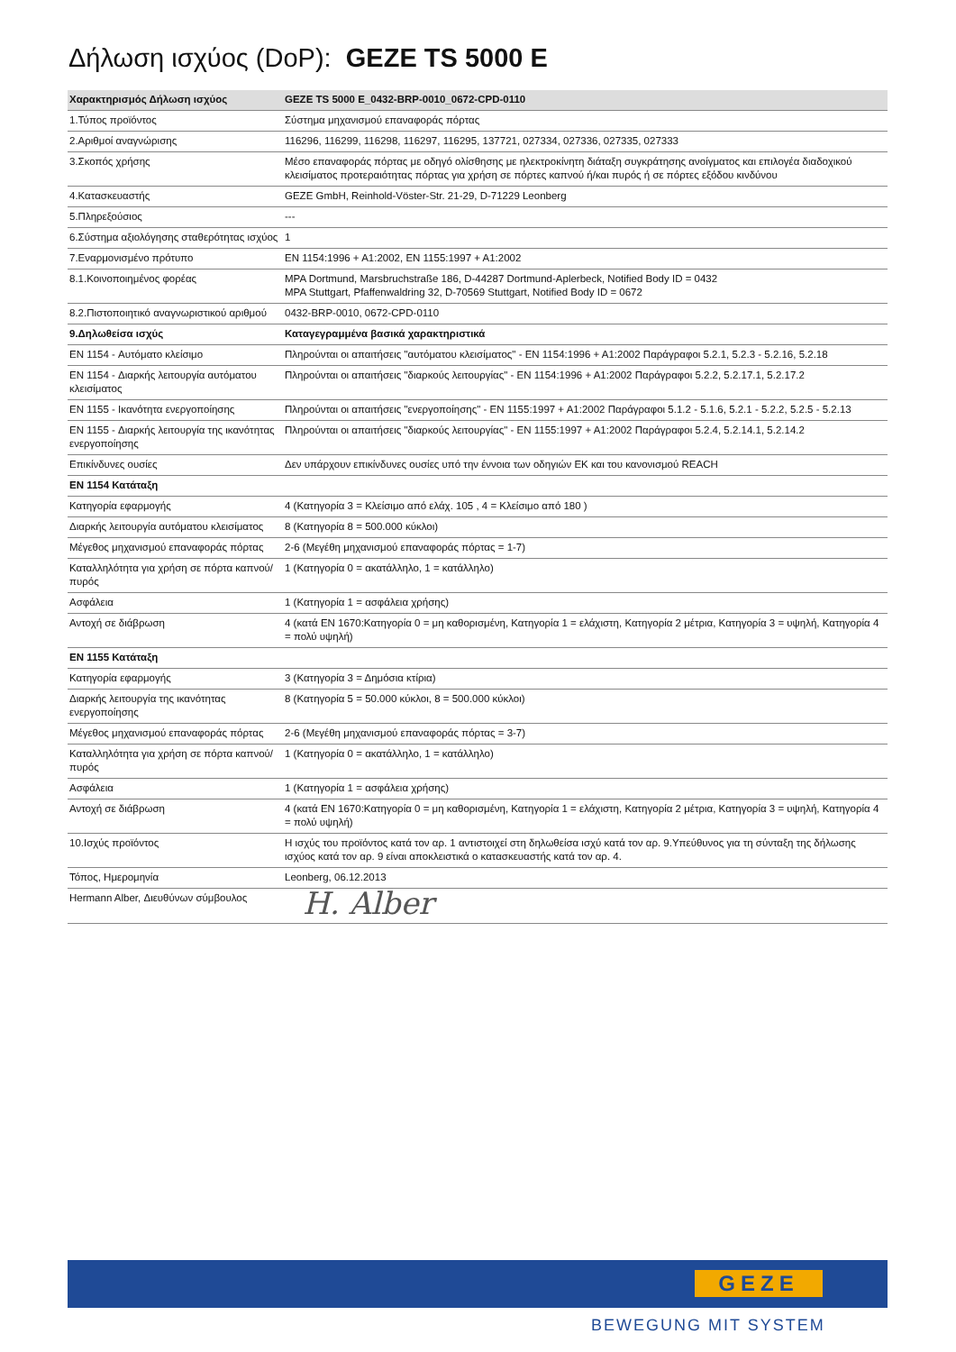Δήλωση ισχύος (DoP): GEZE TS 5000 E
| Χαρακτηρισμός Δήλωση ισχύος | GEZE TS 5000 E_0432-BRP-0010_0672-CPD-0110 |
| --- | --- |
| 1.Τύπος προϊόντος | Σύστημα μηχανισμού επαναφοράς πόρτας |
| 2.Αριθμοί αναγνώρισης | 116296, 116299, 116298, 116297, 116295, 137721, 027334, 027336, 027335, 027333 |
| 3.Σκοπός χρήσης | Μέσο επαναφοράς πόρτας με οδηγό ολίσθησης με ηλεκτροκίνητη διάταξη συγκράτησης ανοίγματος και επιλογέα διαδοχικού κλεισίματος προτεραιότητας πόρτας για χρήση σε πόρτες καπνού ή/και πυρός ή σε πόρτες εξόδου κινδύνου |
| 4.Κατασκευαστής | GEZE GmbH, Reinhold-Vöster-Str. 21-29, D-71229 Leonberg |
| 5.Πληρεξούσιος | --- |
| 6.Σύστημα αξιολόγησης σταθερότητας ισχύος | 1 |
| 7.Εναρμονισμένο πρότυπο | EN 1154:1996 + A1:2002, EN 1155:1997 + A1:2002 |
| 8.1.Κοινοποιημένος φορέας | MPA Dortmund, Marsbruchstraße 186, D-44287 Dortmund-Aplerbeck, Notified Body ID = 0432 MPA Stuttgart, Pfaffenwaldring 32, D-70569 Stuttgart, Notified Body ID = 0672 |
| 8.2.Πιστοποιητικό αναγνωριστικού αριθμού | 0432-BRP-0010, 0672-CPD-0110 |
| 9.Δηλωθείσα ισχύς | Καταγεγραμμένα βασικά χαρακτηριστικά |
| EN 1154 - Αυτόματο κλείσιμο | Πληρούνται οι απαιτήσεις "αυτόματου κλεισίματος" - EN 1154:1996 + A1:2002 Παράγραφοι 5.2.1, 5.2.3 - 5.2.16, 5.2.18 |
| EN 1154 - Διαρκής λειτουργία αυτόματου κλεισίματος | Πληρούνται οι απαιτήσεις "διαρκούς λειτουργίας" - EN 1154:1996 + A1:2002 Παράγραφοι 5.2.2, 5.2.17.1, 5.2.17.2 |
| EN 1155 - Ικανότητα ενεργοποίησης | Πληρούνται οι απαιτήσεις "ενεργοποίησης" - EN 1155:1997 + A1:2002 Παράγραφοι 5.1.2 - 5.1.6, 5.2.1 - 5.2.2, 5.2.5 - 5.2.13 |
| EN 1155 - Διαρκής λειτουργία της ικανότητας ενεργοποίησης | Πληρούνται οι απαιτήσεις "διαρκούς λειτουργίας" - EN 1155:1997 + A1:2002 Παράγραφοι 5.2.4, 5.2.14.1, 5.2.14.2 |
| Επικίνδυνες ουσίες | Δεν υπάρχουν επικίνδυνες ουσίες υπό την έννοια των οδηγιών ΕΚ και του κανονισμού REACH |
| EN 1154 Κατάταξη | |
| Κατηγορία εφαρμογής | 4 (Κατηγορία 3 = Κλείσιμο από ελάχ. 105 , 4 = Κλείσιμο από 180 ) |
| Διαρκής λειτουργία αυτόματου κλεισίματος | 8 (Κατηγορία 8 = 500.000 κύκλοι) |
| Μέγεθος μηχανισμού επαναφοράς πόρτας | 2-6 (Μεγέθη μηχανισμού επαναφοράς πόρτας = 1-7) |
| Καταλληλότητα για χρήση σε πόρτα καπνού/πυρός | 1 (Κατηγορία 0 = ακατάλληλο, 1 = κατάλληλο) |
| Ασφάλεια | 1 (Κατηγορία 1 = ασφάλεια χρήσης) |
| Αντοχή σε διάβρωση | 4 (κατά EN 1670:Κατηγορία 0 = μη καθορισμένη, Κατηγορία 1 = ελάχιστη, Κατηγορία 2 μέτρια, Κατηγορία 3 = υψηλή, Κατηγορία 4 = πολύ υψηλή) |
| EN 1155 Κατάταξη | |
| Κατηγορία εφαρμογής | 3 (Κατηγορία 3 = Δημόσια κτίρια) |
| Διαρκής λειτουργία της ικανότητας ενεργοποίησης | 8 (Κατηγορία 5 = 50.000 κύκλοι, 8 = 500.000 κύκλοι) |
| Μέγεθος μηχανισμού επαναφοράς πόρτας | 2-6 (Μεγέθη μηχανισμού επαναφοράς πόρτας = 3-7) |
| Καταλληλότητα για χρήση σε πόρτα καπνού/πυρός | 1 (Κατηγορία 0 = ακατάλληλο, 1 = κατάλληλο) |
| Ασφάλεια | 1 (Κατηγορία 1 = ασφάλεια χρήσης) |
| Αντοχή σε διάβρωση | 4 (κατά EN 1670:Κατηγορία 0 = μη καθορισμένη, Κατηγορία 1 = ελάχιστη, Κατηγορία 2 μέτρια, Κατηγορία 3 = υψηλή, Κατηγορία 4 = πολύ υψηλή) |
| 10.Ισχύς προϊόντος | Η ισχύς του προϊόντος κατά τον αρ. 1 αντιστοιχεί στη δηλωθείσα ισχύ κατά τον αρ. 9.Υπεύθυνος για τη σύνταξη της δήλωσης ισχύος κατά τον αρ. 9 είναι αποκλειστικά ο κατασκευαστής κατά τον αρ. 4. |
| Τόπος, Ημερομηνία | Leonberg, 06.12.2013 |
| Hermann Alber, Διευθύνων σύμβουλος | H. Alber |
GEZE
BEWEGUNG MIT SYSTEM